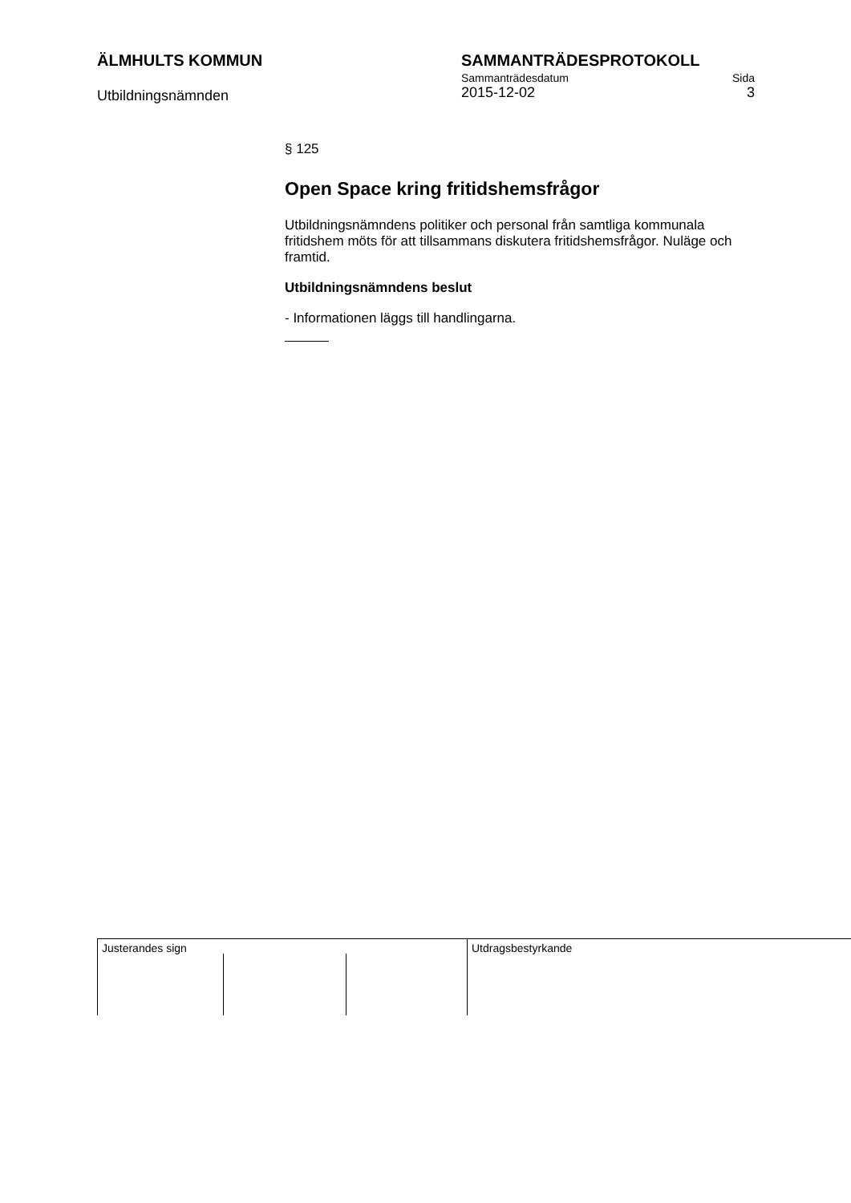ÄLMHULTS KOMMUN
Utbildningsnämnden
SAMMANTRÄDESPROTOKOLL
Sammanträdesdatum Sida
2015-12-02 3
§ 125
Open Space kring fritidshemsfrågor
Utbildningsnämndens politiker och personal från samtliga kommunala fritidshem möts för att tillsammans diskutera fritidshemsfrågor. Nuläge och framtid.
Utbildningsnämndens beslut
- Informationen läggs till handlingarna.
Justerandes sign Utdragsbestyrkande